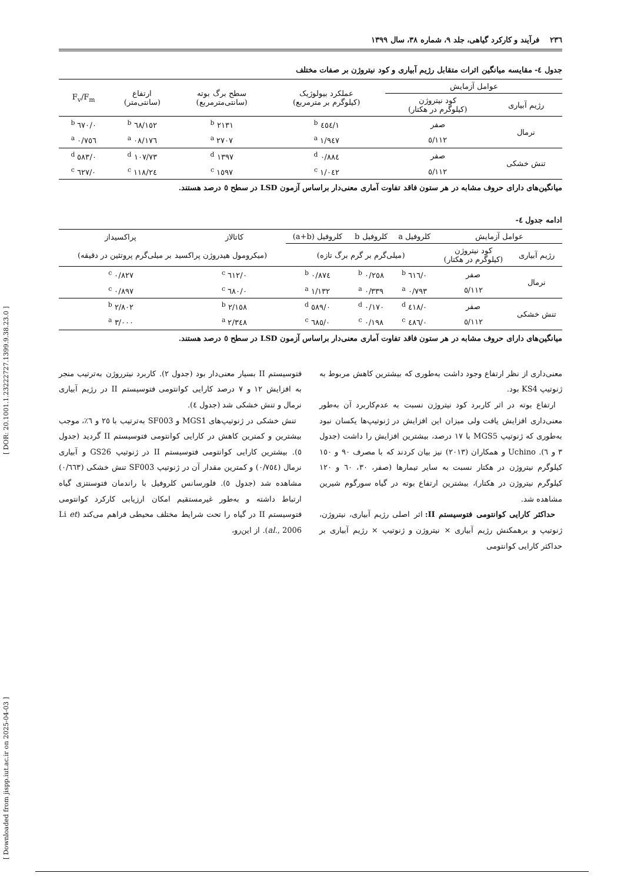[ Downloaded from jispp.iut.ac.ir on 2025-04-03 ] [ DOR: 20.1001.1.23222727.1399.9.38.23.0 ]
۲۳٦ فرآیند و کارکرد گیاهی، جلد ۹، شماره ۳۸، سال ۱۳۹۹
جدول ٤- مقایسه میانگین اثرات متقابل رژیم آبیاری و کود نیتروژن بر صفات مختلف
| عوامل آزمایش | | عملکرد بیولوژیک (کیلوگرم بر مترمربع) | سطح برگ بوته (سانتی‌مترمربع) | ارتفاع (سانتی‌متر) | F<sub>v</sub>/F<sub>m</sub> |
| --- | --- | --- | --- | --- | --- |
| رژیم آبیاری | کود نیتروژن (کیلوگرم در هکتار) | | | | |
| نرمال | صفر | ۱/٤٥٤ <sup>b</sup> | ۲۱۳۱ <sup>b</sup> | ۱٥۲/٦۸ <sup>b</sup> | ۰/٦۷۰ <sup>b</sup> |
| | ۱۱۲/٥ | ۱/۹٤۷ <sup>a</sup> | ۲۷۰۷ <sup>a</sup> | ۱۷٦/۰۸ <sup>a</sup> | ۰/۷٥٦ <sup>a</sup> |
| تنش خشکی | صفر | ۰/۸۸٤ <sup>d</sup> | ۱۳۹۷ <sup>d</sup> | ۱۰۷/۷۳ <sup>d</sup> | ۰/٥۸۳ <sup>d</sup> |
| | ۱۱۲/٥ | ۱/۰٤۲ <sup>c</sup> | ۱٥۹۷ <sup>c</sup> | ۱۱۸/۲٤ <sup>c</sup> | ۰/٦۲۷ <sup>c</sup> |
میانگین‌های دارای حروف مشابه در هر ستون فاقد تفاوت آماری معنی‌دار براساس آزمون LSD در سطح ٥ درصد هستند.
ادامه جدول ٤-
| عوامل آزمایش | | کلروفیل a | کلروفیل b | کلروفیل (a+b) | کاتالاز | پراکسیداز |
| --- | --- | --- | --- | --- | --- | --- |
| رژیم آبیاری | کود نیتروژن (کیلوگرم در هکتار) | (میلی‌گرم بر گرم برگ تازه) | | | (میکرومول هیدروژن پراکسید بر میلی‌گرم پروتئین در دقیقه) | |
| نرمال | صفر | ۰/٦۱٦ <sup>b</sup> | ۰/۲٥۸ <sup>b</sup> | ۰/۸۷٤ <sup>b</sup> | ۰/٦۱۲ <sup>c</sup> | ۰/۸۲۷ <sup>c</sup> |
| | ۱۱۲/٥ | ۰/۷۹۳ <sup>a</sup> | ۰/۳۳۹ <sup>a</sup> | ۱/۱۳۲ <sup>a</sup> | ۰/٦۸۰ <sup>c</sup> | ۰/۸۹۷ <sup>c</sup> |
| تنش خشکی | صفر | ۰/٤۱۸ <sup>d</sup> | ۰/۱۷۰ <sup>d</sup> | ۰/٥۸۹ <sup>d</sup> | ۲/۱٥۸ <sup>b</sup> | ۲/۸۰۲ <sup>b</sup> |
| | ۱۱۲/٥ | ۰/٤۸٦ <sup>c</sup> | ۰/۱۹۸ <sup>c</sup> | ۰/٦۸٥ <sup>c</sup> | ۲/۳٤۸ <sup>a</sup> | ۳/۰۰۰ <sup>a</sup> |
میانگین‌های دارای حروف مشابه در هر ستون فاقد تفاوت آماری معنی‌دار براساس آزمون LSD در سطح ٥ درصد هستند.
معنی‌داری از نظر ارتفاع وجود داشت به‌طوری که بیشترین کاهش مربوط به ژنوتیپ KS4 بود.
ارتفاع بوته در اثر کاربرد کود نیتروژن نسبت به عدم‌کاربرد آن به‌طور معنی‌داری افزایش یافت ولی میزان این افزایش در ژنوتیپ‌ها یکسان نبود به‌طوری که ژنوتیپ MGS5 با ۱۷ درصد، بیشترین افزایش را داشت (جدول ۳ و ٦). Uchino و همکاران (۲۰۱۳) نیز بیان کردند که با مصرف ۹۰ و ۱٥۰ کیلوگرم نیتروژن در هکتار نسبت به سایر تیمارها (صفر، ۳۰، ٦۰ و ۱۲۰ کیلوگرم نیتروژن در هکتار)، بیشترین ارتفاع بوته در گیاه سورگوم شیرین مشاهده شد.
حداکثر کارایی کوانتومی فتوسیستم II: اثر اصلی رژیم آبیاری، نیتروژن، ژنوتیپ و برهمکنش رژیم آبیاری × نیتروژن و ژنوتیپ × رژیم آبیاری بر حداکثر کارایی کوانتومی
فتوسیستم II بسیار معنی‌دار بود (جدول ۲). کاربرد نیترروژن به‌ترتیب منجر به افزایش ۱۲ و ۷ درصد کارایی کوانتومی فتوسیستم II در رژیم آبیاری نرمال و تنش خشکی شد (جدول ٤).
تنش خشکی در ژنوتیپ‌های MGS1 و SF003 به‌ترتیب با ۲٥ و ٦٪، موجب بیشترین و کمترین کاهش در کارایی کوانتومی فتوسیستم II گردید (جدول ٥). بیشترین کارایی کوانتومی فتوسیستم II در ژنوتیپ GS26 و آبیاری نرمال (۰/۷٥٤) و کمترین مقدار آن در ژنوتیپ SF003 تنش خشکی (۰/٦٦۳) مشاهده شد (جدول ٥). فلورسانس کلروفیل با راندمان فتوسنتزی گیاه ارتباط داشته و به‌طور غیرمستقیم امکان ارزیابی کارکرد کوانتومی فتوسیستم II در گیاه را تحت شرایط مختلف محیطی فراهم می‌کند (Li et al., 2006). از این‌رو،